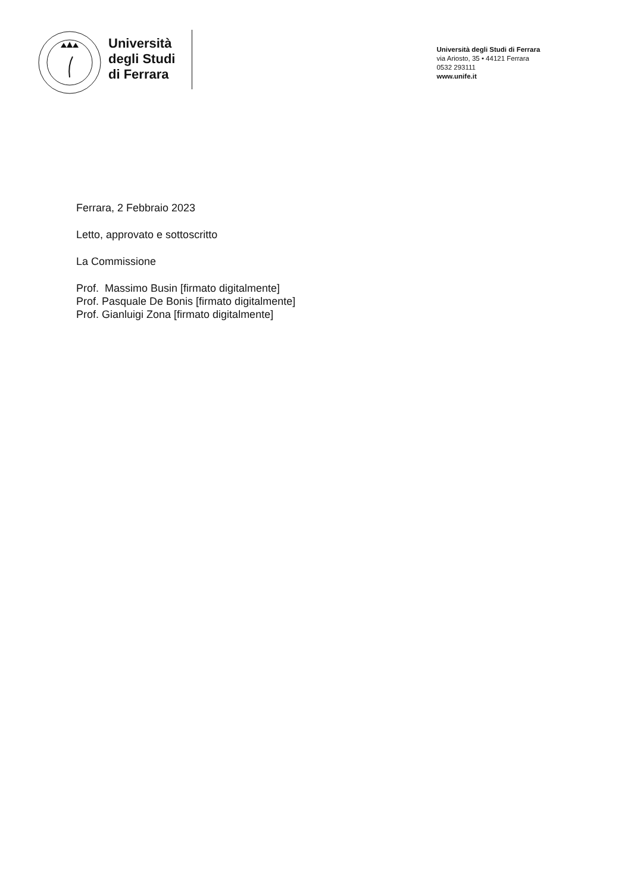Università
degli Studi
di Ferrara
Università degli Studi di Ferrara
via Ariosto, 35 • 44121 Ferrara
0532 293111
www.unife.it
Ferrara, 2 Febbraio 2023
Letto, approvato e sottoscritto
La Commissione
Prof. Massimo Busin [firmato digitalmente]
Prof. Pasquale De Bonis [firmato digitalmente]
Prof. Gianluigi Zona [firmato digitalmente]